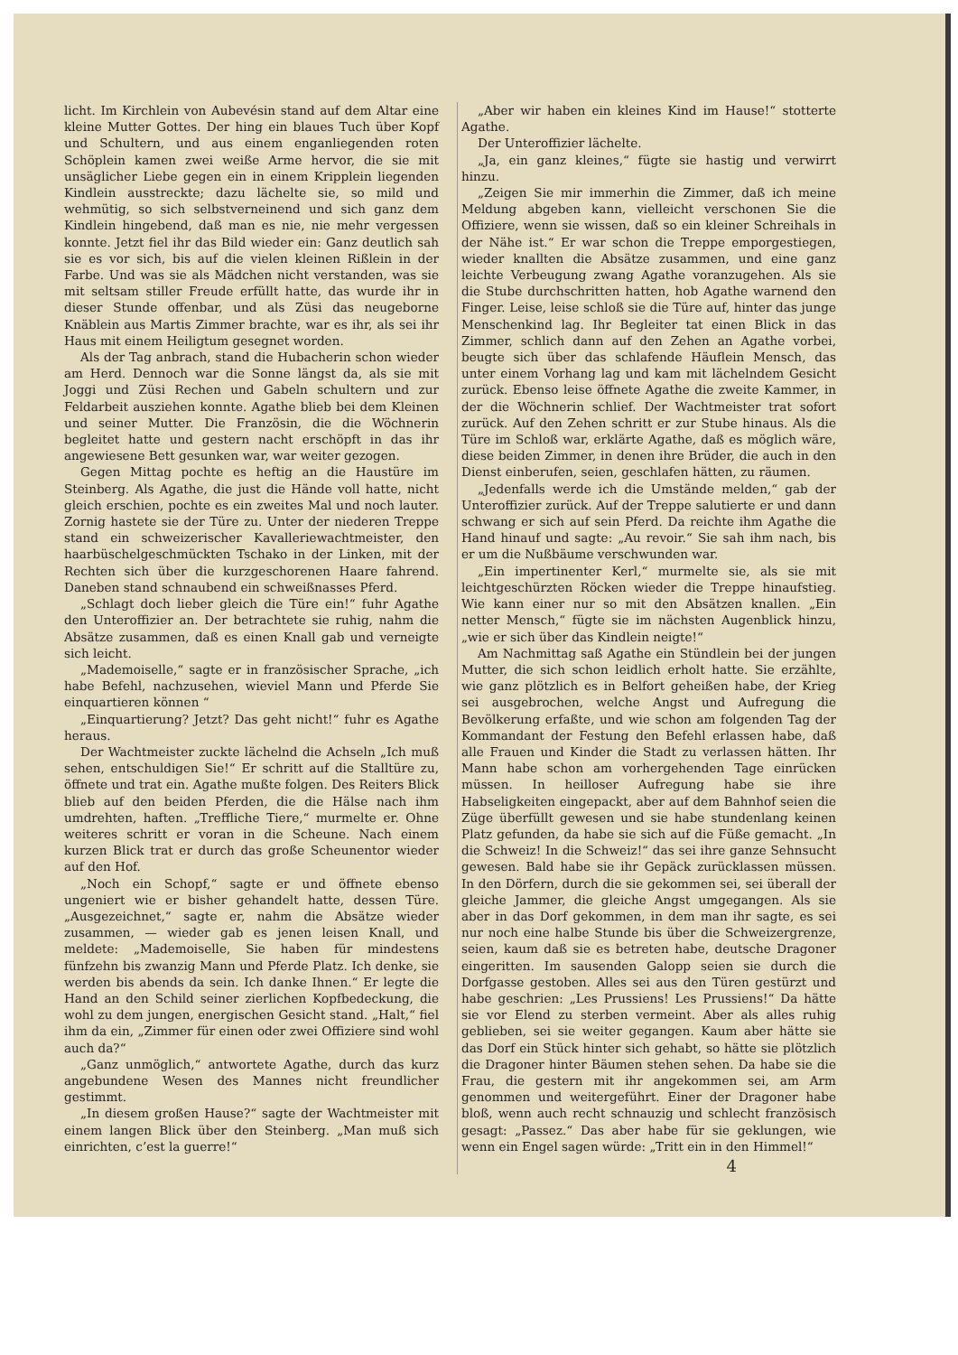licht. Im Kirchlein von Aubevésin stand auf dem Altar eine kleine Mutter Gottes. Der hing ein blaues Tuch über Kopf und Schultern, und aus einem enganliegenden roten Schöplein kamen zwei weiße Arme hervor, die sie mit unsäglicher Liebe gegen ein in einem Kripplein liegenden Kindlein ausstreckte; dazu lächelte sie, so mild und wehmütig, so sich selbstverneinend und sich ganz dem Kindlein hingebend, daß man es nie, nie mehr vergessen konnte. Jetzt fiel ihr das Bild wieder ein: Ganz deutlich sah sie es vor sich, bis auf die vielen kleinen Rißlein in der Farbe. Und was sie als Mädchen nicht verstanden, was sie mit seltsam stiller Freude erfüllt hatte, das wurde ihr in dieser Stunde offenbar, und als Züsi das neugeborne Knäblein aus Martis Zimmer brachte, war es ihr, als sei ihr Haus mit einem Heiligtum gesegnet worden.
Als der Tag anbrach, stand die Hubacherin schon wieder am Herd. Dennoch war die Sonne längst da, als sie mit Joggi und Züsi Rechen und Gabeln schultern und zur Feldarbeit ausziehen konnte. Agathe blieb bei dem Kleinen und seiner Mutter. Die Französin, die die Wöchnerin begleitet hatte und gestern nacht erschöpft in das ihr angewiesene Bett gesunken war, war weiter gezogen.
Gegen Mittag pochte es heftig an die Haustüre im Steinberg. Als Agathe, die just die Hände voll hatte, nicht gleich erschien, pochte es ein zweites Mal und noch lauter. Zornig hastete sie der Türe zu. Unter der niederen Treppe stand ein schweizerischer Kavalleriewachtmeister, den haarbüschelgeschmückten Tschako in der Linken, mit der Rechten sich über die kurzgeschorenen Haare fahrend. Daneben stand schnaubend ein schweißnasses Pferd.
„Schlagt doch lieber gleich die Türe ein!“ fuhr Agathe den Unteroffizier an. Der betrachtete sie ruhig, nahm die Absätze zusammen, daß es einen Knall gab und verneigte sich leicht.
„Mademoiselle,“ sagte er in französischer Sprache, „ich habe Befehl, nachzusehen, wieviel Mann und Pferde Sie einquartieren können “
„Einquartierung? Jetzt? Das geht nicht!“ fuhr es Agathe heraus.
Der Wachtmeister zuckte lächelnd die Achseln „Ich muß sehen, entschuldigen Sie!“ Er schritt auf die Stalltüre zu, öffnete und trat ein. Agathe mußte folgen. Des Reiters Blick blieb auf den beiden Pferden, die die Hälse nach ihm umdrehten, haften. „Treffliche Tiere,“ murmelte er. Ohne weiteres schritt er voran in die Scheune. Nach einem kurzen Blick trat er durch das große Scheunentor wieder auf den Hof.
„Noch ein Schopf,“ sagte er und öffnete ebenso ungeniert wie er bisher gehandelt hatte, dessen Türe. „Ausgezeichnet,“ sagte er, nahm die Absätze wieder zusammen, — wieder gab es jenen leisen Knall, und meldete: „Mademoiselle, Sie haben für mindestens fünfzehn bis zwanzig Mann und Pferde Platz. Ich denke, sie werden bis abends da sein. Ich danke Ihnen.“ Er legte die Hand an den Schild seiner zierlichen Kopfbedeckung, die wohl zu dem jungen, energischen Gesicht stand. „Halt,“ fiel ihm da ein, „Zimmer für einen oder zwei Offiziere sind wohl auch da?“
„Ganz unmöglich,“ antwortete Agathe, durch das kurz angebundene Wesen des Mannes nicht freundlicher gestimmt.
„In diesem großen Hause?“ sagte der Wachtmeister mit einem langen Blick über den Steinberg. „Man muß sich einrichten, c’est la guerre!“
„Aber wir haben ein kleines Kind im Hause!“ stotterte Agathe.
Der Unteroffizier lächelte.
„Ja, ein ganz kleines,“ fügte sie hastig und verwirrt hinzu.
„Zeigen Sie mir immerhin die Zimmer, daß ich meine Meldung abgeben kann, vielleicht verschonen Sie die Offiziere, wenn sie wissen, daß so ein kleiner Schreihals in der Nähe ist.“ Er war schon die Treppe emporgestiegen, wieder knallten die Absätze zusammen, und eine ganz leichte Verbeugung zwang Agathe voranzugehen. Als sie die Stube durchschritten hatten, hob Agathe warnend den Finger. Leise, leise schloß sie die Türe auf, hinter das junge Menschenkind lag. Ihr Begleiter tat einen Blick in das Zimmer, schlich dann auf den Zehen an Agathe vorbei, beugte sich über das schlafende Häuflein Mensch, das unter einem Vorhang lag und kam mit lächelndem Gesicht zurück. Ebenso leise öffnete Agathe die zweite Kammer, in der die Wöchnerin schlief. Der Wachtmeister trat sofort zurück. Auf den Zehen schritt er zur Stube hinaus. Als die Türe im Schloß war, erklärte Agathe, daß es möglich wäre, diese beiden Zimmer, in denen ihre Brüder, die auch in den Dienst einberufen, seien, geschlafen hätten, zu räumen.
„Jedenfalls werde ich die Umstände melden,“ gab der Unteroffizier zurück. Auf der Treppe salutierte er und dann schwang er sich auf sein Pferd. Da reichte ihm Agathe die Hand hinauf und sagte: „Au revoir.“ Sie sah ihm nach, bis er um die Nußbäume verschwunden war.
„Ein impertinenter Kerl,“ murmelte sie, als sie mit leichtgeschürzten Röcken wieder die Treppe hinaufstieg. Wie kann einer nur so mit den Absätzen knallen. „Ein netter Mensch,“ fügte sie im nächsten Augenblick hinzu, „wie er sich über das Kindlein neigte!“
Am Nachmittag saß Agathe ein Stündlein bei der jungen Mutter, die sich schon leidlich erholt hatte. Sie erzählte, wie ganz plötzlich es in Belfort geheißen habe, der Krieg sei ausgebrochen, welche Angst und Aufregung die Bevölkerung erfaßte, und wie schon am folgenden Tag der Kommandant der Festung den Befehl erlassen habe, daß alle Frauen und Kinder die Stadt zu verlassen hätten. Ihr Mann habe schon am vorhergehenden Tage einrücken müssen. In heilloser Aufregung habe sie ihre Habseligkeiten eingepackt, aber auf dem Bahnhof seien die Züge überfüllt gewesen und sie habe stundenlang keinen Platz gefunden, da habe sie sich auf die Füße gemacht. „In die Schweiz! In die Schweiz!“ das sei ihre ganze Sehnsucht gewesen. Bald habe sie ihr Gepäck zurücklassen müssen. In den Dörfern, durch die sie gekommen sei, sei überall der gleiche Jammer, die gleiche Angst umgegangen. Als sie aber in das Dorf gekommen, in dem man ihr sagte, es sei nur noch eine halbe Stunde bis über die Schweizergrenze, seien, kaum daß sie es betreten habe, deutsche Dragoner eingeritten. Im sausenden Galopp seien sie durch die Dorfgasse gestoben. Alles sei aus den Türen gestürzt und habe geschrien: „Les Prussiens! Les Prussiens!“ Da hätte sie vor Elend zu sterben vermeint. Aber als alles ruhig geblieben, sei sie weiter gegangen. Kaum aber hätte sie das Dorf ein Stück hinter sich gehabt, so hätte sie plötzlich die Dragoner hinter Bäumen stehen sehen. Da habe sie die Frau, die gestern mit ihr angekommen sei, am Arm genommen und weitergeführt. Einer der Dragoner habe bloß, wenn auch recht schnauzig und schlecht französisch gesagt: „Passez.“ Das aber habe für sie geklungen, wie wenn ein Engel sagen würde: „Tritt ein in den Himmel!“
4